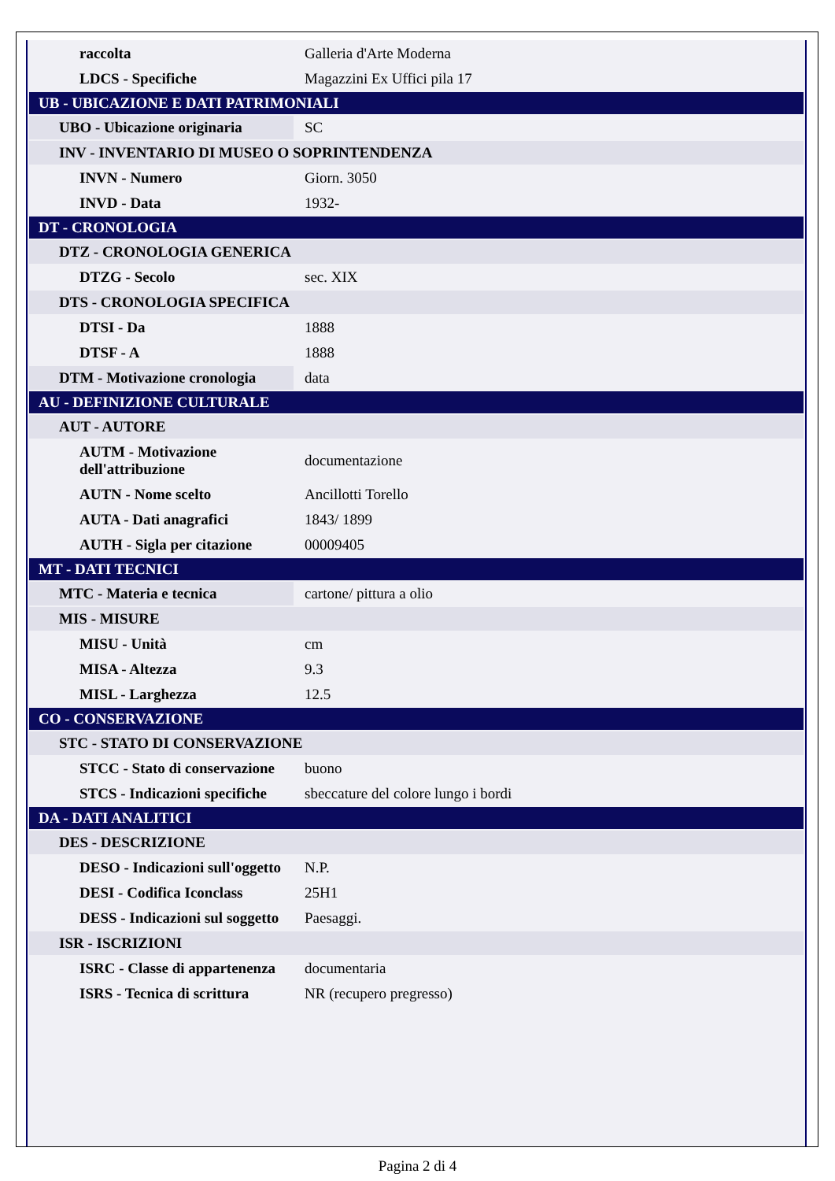| raccolta | Galleria d'Arte Moderna |
| LDCS - Specifiche | Magazzini Ex Uffici pila 17 |
| UB - UBICAZIONE E DATI PATRIMONIALI | |
| UBO - Ubicazione originaria | SC |
| INV - INVENTARIO DI MUSEO O SOPRINTENDENZA | |
| INVN - Numero | Giorn. 3050 |
| INVD - Data | 1932- |
| DT - CRONOLOGIA | |
| DTZ - CRONOLOGIA GENERICA | |
| DTZG - Secolo | sec. XIX |
| DTS - CRONOLOGIA SPECIFICA | |
| DTSI - Da | 1888 |
| DTSF - A | 1888 |
| DTM - Motivazione cronologia | data |
| AU - DEFINIZIONE CULTURALE | |
| AUT - AUTORE | |
| AUTM - Motivazione dell'attribuzione | documentazione |
| AUTN - Nome scelto | Ancillotti Torello |
| AUTA - Dati anagrafici | 1843/ 1899 |
| AUTH - Sigla per citazione | 00009405 |
| MT - DATI TECNICI | |
| MTC - Materia e tecnica | cartone/ pittura a olio |
| MIS - MISURE | |
| MISU - Unità | cm |
| MISA - Altezza | 9.3 |
| MISL - Larghezza | 12.5 |
| CO - CONSERVAZIONE | |
| STC - STATO DI CONSERVAZIONE | |
| STCC - Stato di conservazione | buono |
| STCS - Indicazioni specifiche | sbeccature del colore lungo i bordi |
| DA - DATI ANALITICI | |
| DES - DESCRIZIONE | |
| DESO - Indicazioni sull'oggetto | N.P. |
| DESI - Codifica Iconclass | 25H1 |
| DESS - Indicazioni sul soggetto | Paesaggi. |
| ISR - ISCRIZIONI | |
| ISRC - Classe di appartenenza | documentaria |
| ISRS - Tecnica di scrittura | NR (recupero pregresso) |
Pagina 2 di 4